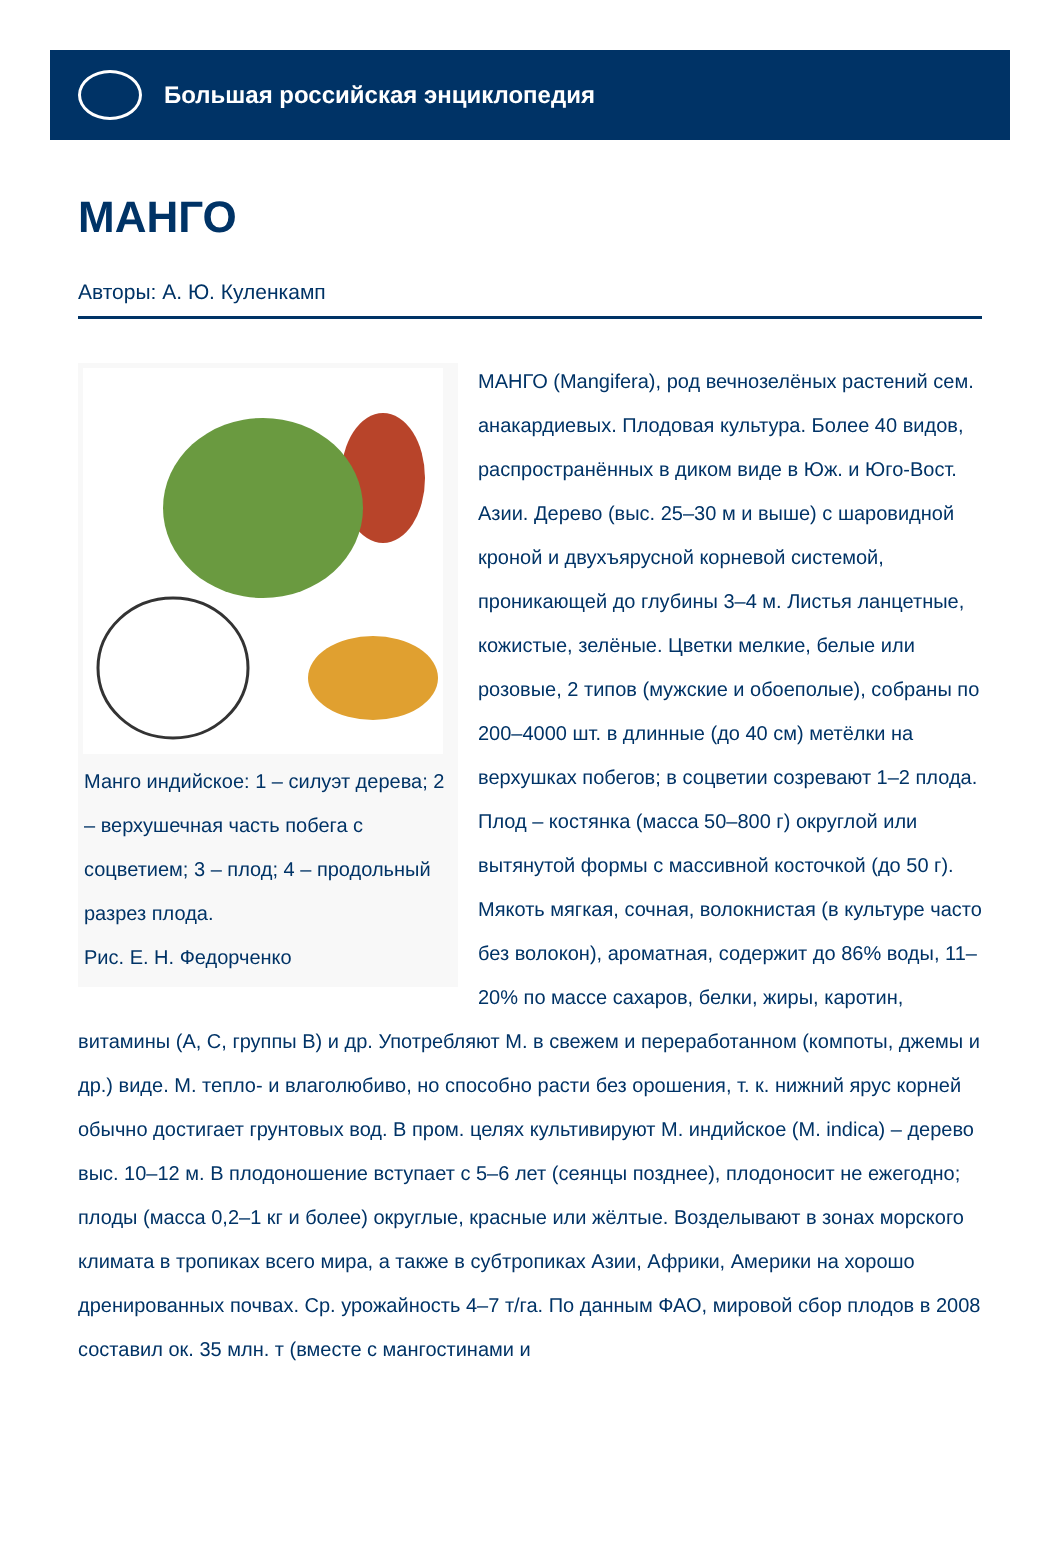Большая российская энциклопедия
МАНГО
Авторы: А. Ю. Куленкамп
Манго индийское: 1 – силуэт дерева; 2 – верхушечная часть побега с соцветием; 3 – плод; 4 – продольный разрез плода.
Рис. Е. Н. Федорченко
МАНГО (Mangifera), род вечнозелёных растений сем. анакардиевых. Плодовая культура. Более 40 видов, распространённых в диком виде в Юж. и Юго-Вост. Азии. Дерево (выс. 25–30 м и выше) с шаровидной кроной и двухъярусной корневой системой, проникающей до глубины 3–4 м. Листья ланцетные, кожистые, зелёные. Цветки мелкие, белые или розовые, 2 типов (мужские и обоеполые), собраны по 200–4000 шт. в длинные (до 40 см) метёлки на верхушках побегов; в соцветии созревают 1–2 плода. Плод – костянка (масса 50–800 г) округлой или вытянутой формы с массивной косточкой (до 50 г). Мякоть мягкая, сочная, волокнистая (в культуре часто без волокон), ароматная, содержит до 86% воды, 11–20% по массе сахаров, белки, жиры, каротин, витамины (A, C, группы B) и др. Употребляют М. в свежем и переработанном (компоты, джемы и др.) виде. М. тепло- и влаголюбиво, но способно расти без орошения, т. к. нижний ярус корней обычно достигает грунтовых вод. В пром. целях культивируют М. индийское (M. indica) – дерево выс. 10–12 м. В плодоношение вступает с 5–6 лет (сеянцы позднее), плодоносит не ежегодно; плоды (масса 0,2–1 кг и более) округлые, красные или жёлтые. Возделывают в зонах морского климата в тропиках всего мира, а также в субтропиках Азии, Африки, Америки на хорошо дренированных почвах. Ср. урожайность 4–7 т/га. По данным ФАО, мировой сбор плодов в 2008 составил ок. 35 млн. т (вместе с мангостинами и